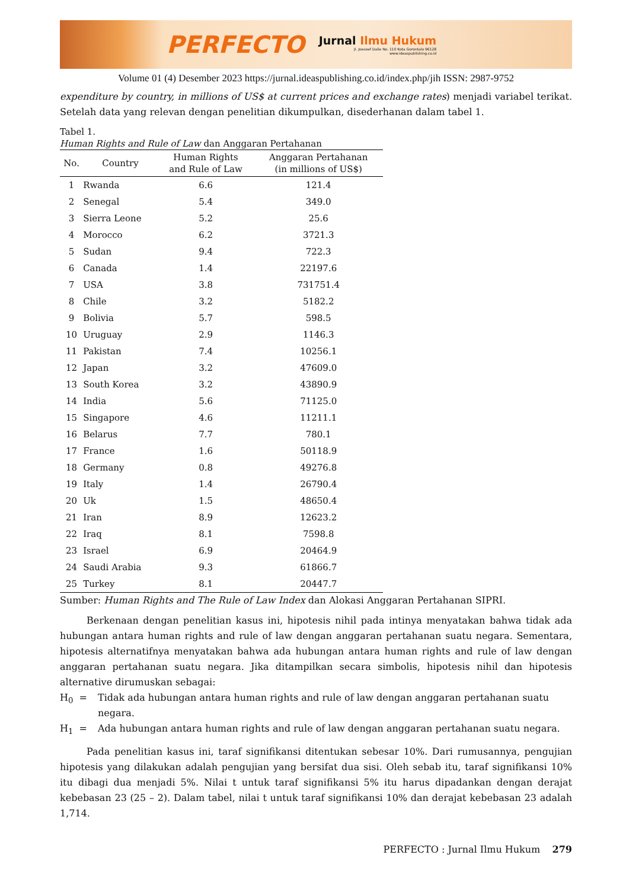PERFECTO
Jurnal Ilmu Hukum
Jl. Joesoef Dalie No. 110 Kota Gorontalo 96128
www.ideaspublishing.co.id
Volume 01 (4) Desember 2023 https://jurnal.ideaspublishing.co.id/index.php/jih ISSN: 2987-9752
expenditure by country, in millions of US$ at current prices and exchange rates) menjadi variabel terikat. Setelah data yang relevan dengan penelitian dikumpulkan, disederhanan dalam tabel 1.
Tabel 1.
Human Rights and Rule of Law dan Anggaran Pertahanan
| No. | Country | Human Rights and Rule of Law | Anggaran Pertahanan (in millions of US$) |
| --- | --- | --- | --- |
| 1 | Rwanda | 6.6 | 121.4 |
| 2 | Senegal | 5.4 | 349.0 |
| 3 | Sierra Leone | 5.2 | 25.6 |
| 4 | Morocco | 6.2 | 3721.3 |
| 5 | Sudan | 9.4 | 722.3 |
| 6 | Canada | 1.4 | 22197.6 |
| 7 | USA | 3.8 | 731751.4 |
| 8 | Chile | 3.2 | 5182.2 |
| 9 | Bolivia | 5.7 | 598.5 |
| 10 | Uruguay | 2.9 | 1146.3 |
| 11 | Pakistan | 7.4 | 10256.1 |
| 12 | Japan | 3.2 | 47609.0 |
| 13 | South Korea | 3.2 | 43890.9 |
| 14 | India | 5.6 | 71125.0 |
| 15 | Singapore | 4.6 | 11211.1 |
| 16 | Belarus | 7.7 | 780.1 |
| 17 | France | 1.6 | 50118.9 |
| 18 | Germany | 0.8 | 49276.8 |
| 19 | Italy | 1.4 | 26790.4 |
| 20 | Uk | 1.5 | 48650.4 |
| 21 | Iran | 8.9 | 12623.2 |
| 22 | Iraq | 8.1 | 7598.8 |
| 23 | Israel | 6.9 | 20464.9 |
| 24 | Saudi Arabia | 9.3 | 61866.7 |
| 25 | Turkey | 8.1 | 20447.7 |
Sumber: Human Rights and The Rule of Law Index dan Alokasi Anggaran Pertahanan SIPRI.
Berkenaan dengan penelitian kasus ini, hipotesis nihil pada intinya menyatakan bahwa tidak ada hubungan antara human rights and rule of law dengan anggaran pertahanan suatu negara. Sementara, hipotesis alternatifnya menyatakan bahwa ada hubungan antara human rights and rule of law dengan anggaran pertahanan suatu negara. Jika ditampilkan secara simbolis, hipotesis nihil dan hipotesis alternative dirumuskan sebagai:
H<sub>0</sub> = Tidak ada hubungan antara human rights and rule of law dengan anggaran pertahanan suatu negara.
H<sub>1</sub> = Ada hubungan antara human rights and rule of law dengan anggaran pertahanan suatu negara.
Pada penelitian kasus ini, taraf signifikansi ditentukan sebesar 10%. Dari rumusannya, pengujian hipotesis yang dilakukan adalah pengujian yang bersifat dua sisi. Oleh sebab itu, taraf signifikansi 10% itu dibagi dua menjadi 5%. Nilai t untuk taraf signifikansi 5% itu harus dipadankan dengan derajat kebebasan 23 (25 – 2). Dalam tabel, nilai t untuk taraf signifikansi 10% dan derajat kebebasan 23 adalah 1,714.
PERFECTO : Jurnal Ilmu Hukum 279